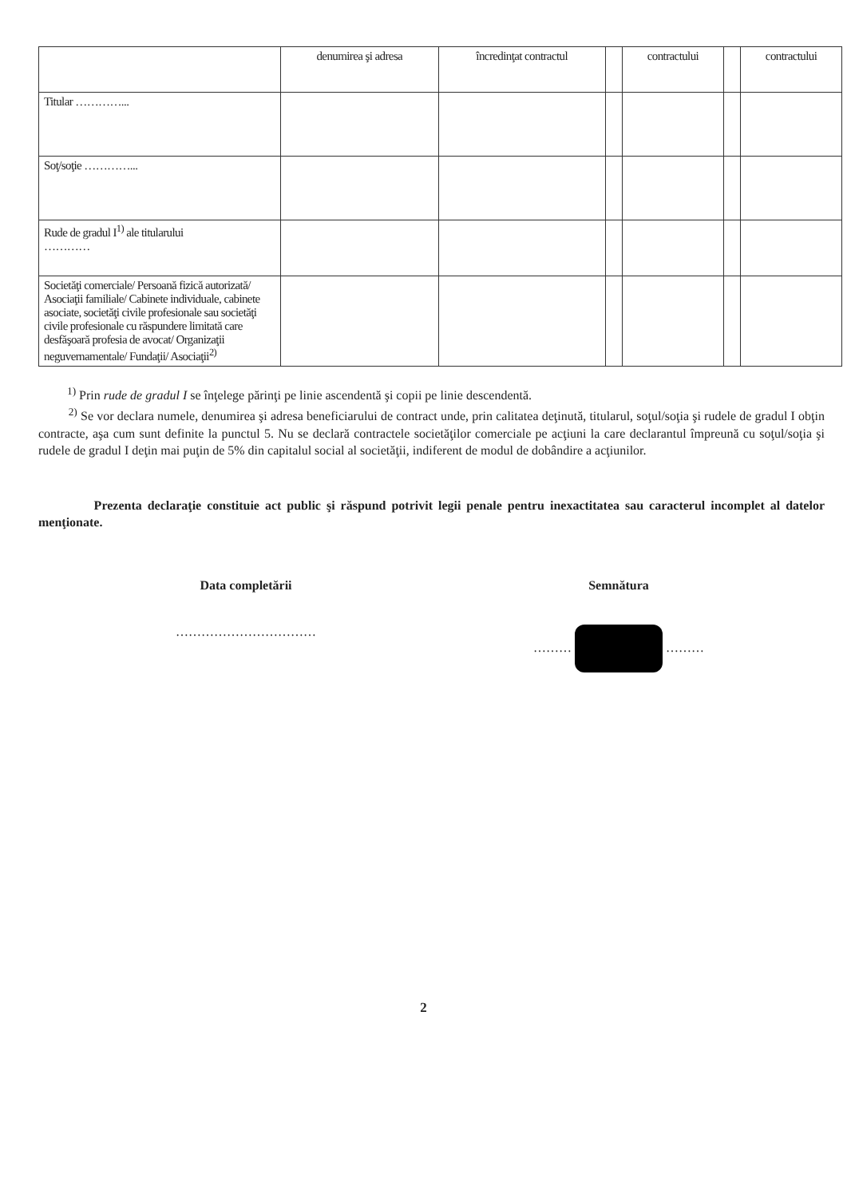| | denumirea şi adresa | încredinţat contractul | | contractului | | contractului |
| --- | --- | --- | --- | --- | --- | --- |
| Titular …………... | | | | | | |
| Soţ/soţie …………... | | | | | | |
| Rude de gradul I<sup>1)</sup> ale titularului ………… | | | | | | |
| Societăţi comerciale/ Persoană fizică autorizată/ Asociaţii familiale/ Cabinete individuale, cabinete asociate, societăţi civile profesionale sau societăţi civile profesionale cu răspundere limitată care desfăşoară profesia de avocat/ Organizaţii neguvernamentale/ Fundaţii/ Asociaţii<sup>2)</sup> | | | | | | |
<sup>1)</sup> Prin rude de gradul I se înţelege părinţi pe linie ascendentă şi copii pe linie descendentă.
<sup>2)</sup> Se vor declara numele, denumirea şi adresa beneficiarului de contract unde, prin calitatea deţinută, titularul, soţul/soţia şi rudele de gradul I obţin contracte, aşa cum sunt definite la punctul 5. Nu se declară contractele societăţilor comerciale pe acţiuni la care declarantul împreună cu soţul/soţia şi rudele de gradul I deţin mai puţin de 5% din capitalul social al societăţii, indiferent de modul de dobândire a acţiunilor.
Prezenta declaraţie constituie act public şi răspund potrivit legii penale pentru inexactitatea sau caracterul incomplet al datelor menţionate.
Data completării
……………………………
Semnătura
……… ………
2